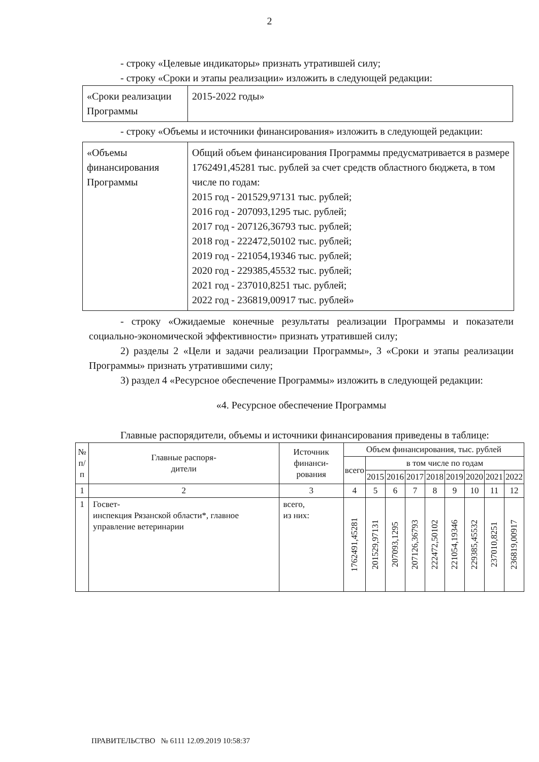2
- строку «Целевые индикаторы» признать утратившей силу;
- строку «Сроки и этапы реализации» изложить в следующей редакции:
| «Сроки реализации Программы | 2015-2022 годы» |
- строку «Объемы и источники финансирования» изложить в следующей редакции:
| «Объемы финансирования Программы | Общий объем финансирования Программы предусматривается в размере 1762491,45281 тыс. рублей за счет средств областного бюджета, в том числе по годам: 2015 год - 201529,97131 тыс. рублей; 2016 год - 207093,1295 тыс. рублей; 2017 год - 207126,36793 тыс. рублей; 2018 год - 222472,50102 тыс. рублей; 2019 год - 221054,19346 тыс. рублей; 2020 год - 229385,45532 тыс. рублей; 2021 год - 237010,8251 тыс. рублей; 2022 год - 236819,00917 тыс. рублей» |
- строку «Ожидаемые конечные результаты реализации Программы и показатели социально-экономической эффективности» признать утратившей силу;
2) разделы 2 «Цели и задачи реализации Программы», 3 «Сроки и этапы реализации Программы» признать утратившими силу;
3) раздел 4 «Ресурсное обеспечение Программы» изложить в следующей редакции:
«4. Ресурсное обеспечение Программы
Главные распорядители, объемы и источники финансирования приведены в таблице:
| № п/п | Главные распоря- дители | Источник финанси- рования | Объем финансирования, тыс. рублей | | | | | | | | |
| --- | --- | --- | --- | --- | --- | --- | --- | --- | --- | --- | --- |
| | | | всего | в том числе по годам | | | | | | | |
| | | | | 2015 | 2016 | 2017 | 2018 | 2019 | 2020 | 2021 | 2022 |
| 1 | 2 | 3 | 4 | 5 | 6 | 7 | 8 | 9 | 10 | 11 | 12 |
| 1 | Госвет- инспекция Рязанской области*, главное управление ветеринарии | всего, из них: | 1762491,45281 | 201529,97131 | 207093,1295 | 207126,36793 | 222472,50102 | 221054,19346 | 229385,45532 | 237010,8251 | 236819,00917 |
ПРАВИТЕЛЬСТВО № 6111 12.09.2019 10:58:37